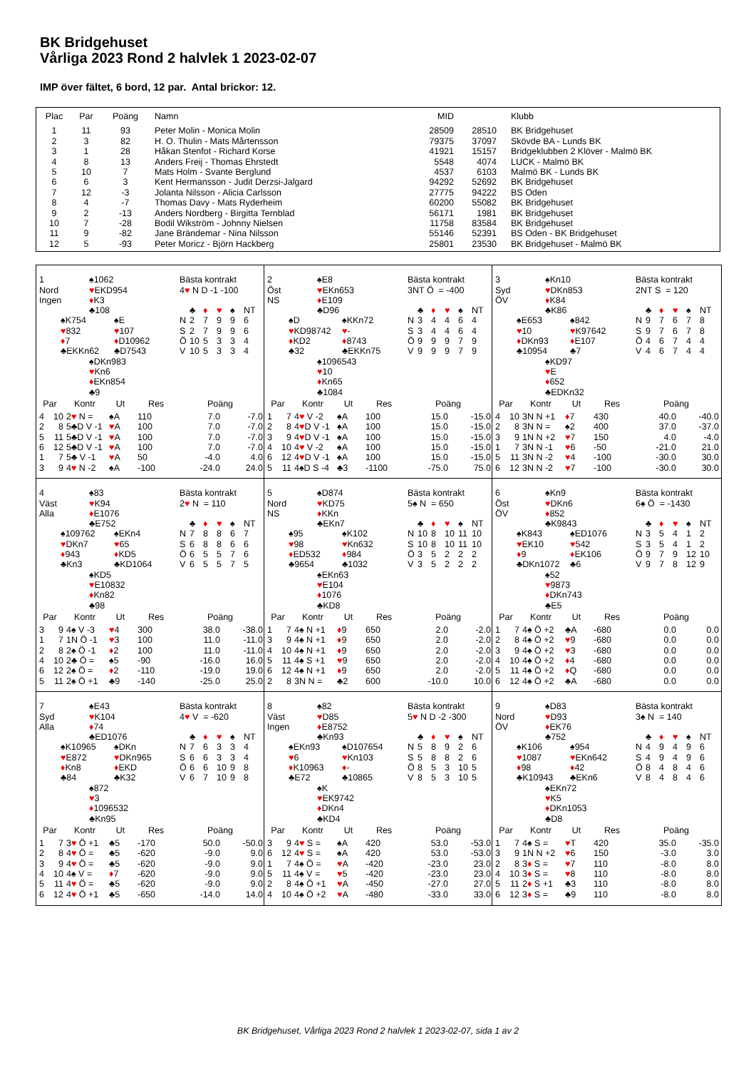BK Bridgehuset
Vårliga 2023 Rond 2 halvlek 1 2023-02-07
IMP över fältet, 6 bord, 12 par. Antal brickor: 12.
| Plac | Par | Poäng | Namn | MID | | Klubb |
| --- | --- | --- | --- | --- | --- | --- |
| 1 | 11 | 93 | Peter Molin - Monica Molin | 28509 | 28510 | BK Bridgehuset |
| 2 | 3 | 82 | H. O. Thulin - Mats Mårtensson | 79375 | 37097 | Skövde BA - Lunds BK |
| 3 | 1 | 28 | Håkan Stenfot - Richard Korse | 41921 | 15157 | Bridgeklubben 2 Klöver - Malmö BK |
| 4 | 8 | 13 | Anders Freij - Thomas Ehrstedt | 5548 | 4074 | LUCK - Malmö BK |
| 5 | 10 | 7 | Mats Holm - Svante Berglund | 4537 | 6103 | Malmö BK - Lunds BK |
| 6 | 6 | 3 | Kent Hermansson - Judit Derzsi-Jalgard | 94292 | 52692 | BK Bridgehuset |
| 7 | 12 | -3 | Jolanta Nilsson - Alicia Carlsson | 27775 | 94222 | BS Oden |
| 8 | 4 | -7 | Thomas Davy - Mats Ryderheim | 60200 | 55082 | BK Bridgehuset |
| 9 | 2 | -13 | Anders Nordberg - Birgitta Ternblad | 56171 | 1981 | BK Bridgehuset |
| 10 | 7 | -28 | Bodil Wikström - Johnny Nielsen | 11758 | 83584 | BK Bridgehuset |
| 11 | 9 | -82 | Jane Brändemar - Nina Nilsson | 55146 | 52391 | BS Oden - BK Bridgehuset |
| 12 | 5 | -93 | Peter Moricz - Björn Hackberg | 25801 | 23530 | BK Bridgehuset - Malmö BK |
| 1 | | ♠1062 | | Bästa kontrakt |
| Nord | | ♥ EKD954 | | 4 ♥ N D -1 -100 |
| Ingen | | ♦ K3 | | |
| | | ♣108 | | ♣ ♦ ♥ ♠ NT |
| | ♠K754 | | ♠E | N 2 7 9 9 6 |
| | ♥ 832 | | ♥ 107 | S 2 7 9 9 6 |
| | ♦ 7 | | ♦ D10962 | Ö 10 5 3 3 4 |
| | ♣EKKn62 | | ♣D7543 | V 10 5 3 3 4 |
| | | ♠DKn983 | | |
| | | ♥ Kn6 | | |
| | | ♦ EKn854 | | |
| | | ♣9 | | |
| Par | | Kontr | Ut | Res | Poäng | |
| --- | --- | --- | --- | --- | --- | --- |
| 4 | 10 | 2 ♥ N = | ♠A | 110 | 7.0 | -7.0 |
| 2 | 8 | 5♣D V -1 | ♥ A | 100 | 7.0 | -7.0 |
| 5 | 11 | 5♣D V -1 | ♥ A | 100 | 7.0 | -7.0 |
| 6 | 12 | 5♣D V -1 | ♥ A | 100 | 7.0 | -7.0 |
| 1 | 7 | 5♣ V -1 | ♥ A | 50 | -4.0 | 4.0 |
| 3 | 9 | 4 ♥ N -2 | ♠A | -100 | -24.0 | 24.0 |
| 2 | | ♠E8 | | Bästa kontrakt |
| Öst | | ♥ EKn653 | | 3NT Ö = -400 |
| NS | | ♦ E109 | | |
| | | ♣D96 | | ♣ ♦ ♥ ♠ NT |
| | ♠D | | ♠KKn72 | N 3 4 4 6 4 |
| | ♥ KD98742 | | ♥ - | S 3 4 4 6 4 |
| | ♦ KD2 | | ♦ 8743 | Ö 9 9 9 7 9 |
| | ♣32 | | ♣EKKn75 | V 9 9 9 7 9 |
| | | ♠1096543 | | |
| | | ♥ 10 | | |
| | | ♦ Kn65 | | |
| | | ♣1084 | | |
| Par | | Kontr | Ut | Res | Poäng | |
| --- | --- | --- | --- | --- | --- | --- |
| 1 | 7 | 4 ♥ V -2 | ♠A | 100 | 15.0 | -15.0 |
| 2 | 8 | 4 ♥ D V -1 | ♠A | 100 | 15.0 | -15.0 |
| 3 | 9 | 4 ♥ D V -1 | ♠A | 100 | 15.0 | -15.0 |
| 4 | 10 | 4 ♥ V -2 | ♠A | 100 | 15.0 | -15.0 |
| 6 | 12 | 4 ♥ D V -1 | ♠A | 100 | 15.0 | -15.0 |
| 5 | 11 | 4♠D S -4 | ♣3 | -1100 | -75.0 | 75.0 |
| 3 | | ♠Kn10 | | Bästa kontrakt |
| Syd | | ♥ DKn853 | | 2NT S = 120 |
| ÖV | | ♦ K84 | | |
| | | ♣K86 | | ♣ ♦ ♥ ♠ NT |
| | ♠E653 | | ♠842 | N 9 7 6 7 8 |
| | ♥ 10 | | ♥ K97642 | S 9 7 6 7 8 |
| | ♦ DKn93 | | ♦ E107 | Ö 4 6 7 4 4 |
| | ♣10954 | | ♣7 | V 4 6 7 4 4 |
| | | ♠KD97 | | |
| | | ♥ E | | |
| | | ♦ 652 | | |
| | | ♣EDKn32 | | |
| Par | | Kontr | Ut | Res | Poäng | |
| --- | --- | --- | --- | --- | --- | --- |
| 4 | 10 | 3N N +1 | ♦ 7 | 430 | 40.0 | -40.0 |
| 2 | 8 | 3N N = | ♠2 | 400 | 37.0 | -37.0 |
| 3 | 9 | 1N N +2 | ♥ 7 | 150 | 4.0 | -4.0 |
| 1 | 7 | 3N N -1 | ♥ 6 | -50 | -21.0 | 21.0 |
| 5 | 11 | 3N N -2 | ♥ 4 | -100 | -30.0 | 30.0 |
| 6 | 12 | 3N N -2 | ♥ 7 | -100 | -30.0 | 30.0 |
| 4 | | ♠83 | | Bästa kontrakt |
| Väst | | ♥ K94 | | 2 ♥ N = 110 |
| Alla | | ♦ E1076 | | |
| | | ♣E752 | | ♣ ♦ ♥ ♠ NT |
| | ♠109762 | | ♠EKn4 | N 7 8 8 6 7 |
| | ♥ DKn7 | | ♥ 65 | S 6 8 8 6 6 |
| | ♦ 943 | | ♦ KD5 | Ö 6 5 5 7 6 |
| | ♣Kn3 | | ♣KD1064 | V 6 5 5 7 5 |
| | | ♠KD5 | | |
| | | ♥ E10832 | | |
| | | ♦ Kn82 | | |
| | | ♣98 | | |
| Par | | Kontr | Ut | Res | Poäng | |
| --- | --- | --- | --- | --- | --- | --- |
| 3 | 9 | 4♠ V -3 | ♥ 4 | 300 | 38.0 | -38.0 |
| 1 | 7 | 1N Ö -1 | ♥ 3 | 100 | 11.0 | -11.0 |
| 2 | 8 | 2♠ Ö -1 | ♦ 2 | 100 | 11.0 | -11.0 |
| 4 | 10 | 2♣ Ö = | ♠5 | -90 | -16.0 | 16.0 |
| 6 | 12 | 2♠ Ö = | ♦ 2 | -110 | -19.0 | 19.0 |
| 5 | 11 | 2♠ Ö +1 | ♣9 | -140 | -25.0 | 25.0 |
| 5 | | ♠D874 | | Bästa kontrakt |
| Nord | | ♥ KD75 | | 5♠ N = 650 |
| NS | | ♦ KKn | | |
| | | ♣EKn7 | | ♣ ♦ ♥ ♠ NT |
| | ♠95 | | ♠K102 | N 10 8 10 11 10 |
| | ♥ 98 | | ♥ Kn632 | S 10 8 10 11 10 |
| | ♦ ED532 | | ♦ 984 | Ö 3 5 2 2 2 |
| | ♣9654 | | ♣1032 | V 3 5 2 2 2 |
| | | ♠EKn63 | | |
| | | ♥ E104 | | |
| | | ♦ 1076 | | |
| | | ♣KD8 | | |
| Par | | Kontr | Ut | Res | Poäng | |
| --- | --- | --- | --- | --- | --- | --- |
| 1 | 7 | 4♠ N +1 | ♦ 9 | 650 | 2.0 | -2.0 |
| 3 | 9 | 4♠ N +1 | ♦ 9 | 650 | 2.0 | -2.0 |
| 4 | 10 | 4♠ N +1 | ♦ 9 | 650 | 2.0 | -2.0 |
| 5 | 11 | 4♠ S +1 | ♥ 9 | 650 | 2.0 | -2.0 |
| 6 | 12 | 4♠ N +1 | ♦ 9 | 650 | 2.0 | -2.0 |
| 2 | 8 | 3N N = | ♣2 | 600 | -10.0 | 10.0 |
| 6 | | ♠Kn9 | | Bästa kontrakt |
| Öst | | ♥ DKn6 | | 6♠ Ö = -1430 |
| ÖV | | ♦ 852 | | |
| | | ♣K9843 | | ♣ ♦ ♥ ♠ NT |
| | ♠K843 | | ♠ED1076 | N 3 5 4 1 2 |
| | ♥ EK10 | | ♥ 542 | S 3 5 4 1 2 |
| | ♦ 9 | | ♦ EK106 | Ö 9 7 9 12 10 |
| | ♣DKn1072 | | ♣6 | V 9 7 8 12 9 |
| | | ♠52 | | |
| | | ♥ 9873 | | |
| | | ♦ DKn743 | | |
| | | ♣E5 | | |
| Par | | Kontr | Ut | Res | Poäng | |
| --- | --- | --- | --- | --- | --- | --- |
| 1 | 7 | 4♠ Ö +2 | ♣A | -680 | 0.0 | 0.0 |
| 2 | 8 | 4♠ Ö +2 | ♥ 9 | -680 | 0.0 | 0.0 |
| 3 | 9 | 4♠ Ö +2 | ♥ 3 | -680 | 0.0 | 0.0 |
| 4 | 10 | 4♠ Ö +2 | ♦ 4 | -680 | 0.0 | 0.0 |
| 5 | 11 | 4♠ Ö +2 | ♦ Q | -680 | 0.0 | 0.0 |
| 6 | 12 | 4♠ Ö +2 | ♣A | -680 | 0.0 | 0.0 |
| 7 | | ♠E43 | | Bästa kontrakt |
| Syd | | ♥ K104 | | 4 ♥ V = -620 |
| Alla | | ♦ 74 | | |
| | | ♣ED1076 | | ♣ ♦ ♥ ♠ NT |
| | ♠K10965 | | ♠DKn | N 7 6 3 3 4 |
| | ♥ E872 | | ♥ DKn965 | S 6 6 3 3 4 |
| | ♦ Kn8 | | ♦ EKD | Ö 6 6 10 9 8 |
| | ♣84 | | ♣K32 | V 6 7 10 9 8 |
| | | ♠872 | | |
| | | ♥ 3 | | |
| | | ♦ 1096532 | | |
| | | ♣Kn95 | | |
| Par | | Kontr | Ut | Res | Poäng | |
| --- | --- | --- | --- | --- | --- | --- |
| 1 | 7 | 3 ♥ Ö +1 | ♣5 | -170 | 50.0 | -50.0 |
| 2 | 8 | 4 ♥ Ö = | ♣5 | -620 | -9.0 | 9.0 |
| 3 | 9 | 4 ♥ Ö = | ♣5 | -620 | -9.0 | 9.0 |
| 4 | 10 | 4♠ V = | ♦ 7 | -620 | -9.0 | 9.0 |
| 5 | 11 | 4 ♥ Ö = | ♣5 | -620 | -9.0 | 9.0 |
| 6 | 12 | 4 ♥ Ö +1 | ♣5 | -650 | -14.0 | 14.0 |
| 8 | | ♠82 | | Bästa kontrakt |
| Väst | | ♥ D85 | | 5 ♥ N D -2 -300 |
| Ingen | | ♦ E8752 | | |
| | | ♣Kn93 | | ♣ ♦ ♥ ♠ NT |
| | ♠EKn93 | | ♠D107654 | N 5 8 9 2 6 |
| | ♥ 6 | | ♥ Kn103 | S 5 8 8 2 6 |
| | ♦ K10963 | | ♦ - | Ö 8 5 3 10 5 |
| | ♣E72 | | ♣10865 | V 8 5 3 10 5 |
| | | ♠K | | |
| | | ♥ EK9742 | | |
| | | ♦ DKn4 | | |
| | | ♣KD4 | | |
| Par | | Kontr | Ut | Res | Poäng | |
| --- | --- | --- | --- | --- | --- | --- |
| 3 | 9 | 4 ♥ S = | ♠A | 420 | 53.0 | -53.0 |
| 6 | 12 | 4 ♥ S = | ♠A | 420 | 53.0 | -53.0 |
| 1 | 7 | 4♠ Ö = | ♥ A | -420 | -23.0 | 23.0 |
| 5 | 11 | 4♠ V = | ♥ 5 | -420 | -23.0 | 23.0 |
| 2 | 8 | 4♠ Ö +1 | ♥ A | -450 | -27.0 | 27.0 |
| 4 | 10 | 4♠ Ö +2 | ♥ A | -480 | -33.0 | 33.0 |
| 9 | | ♠D83 | | Bästa kontrakt |
| Nord | | ♥ D93 | | 3♠ N = 140 |
| ÖV | | ♦ EK76 | | |
| | | ♣752 | | ♣ ♦ ♥ ♠ NT |
| | ♠K106 | | ♠954 | N 4 9 4 9 6 |
| | ♥ 1087 | | ♥ EKn642 | S 4 9 4 9 6 |
| | ♦ 98 | | ♦ 42 | Ö 8 4 8 4 6 |
| | ♣K10943 | | ♣EKn6 | V 8 4 8 4 6 |
| | | ♠EKn72 | | |
| | | ♥ K5 | | |
| | | ♦ DKn1053 | | |
| | | ♣D8 | | |
| Par | | Kontr | Ut | Res | Poäng | |
| --- | --- | --- | --- | --- | --- | --- |
| 1 | 7 | 4♠ S = | ♥ T | 420 | 35.0 | -35.0 |
| 3 | 9 | 1N N +2 | ♥ 6 | 150 | -3.0 | 3.0 |
| 2 | 8 | 3 ♦ S = | ♥ 7 | 110 | -8.0 | 8.0 |
| 4 | 10 | 3 ♦ S = | ♥ 8 | 110 | -8.0 | 8.0 |
| 5 | 11 | 2 ♦ S +1 | ♣3 | 110 | -8.0 | 8.0 |
| 6 | 12 | 3 ♦ S = | ♣9 | 110 | -8.0 | 8.0 |
BK Bridgehuset, Vårliga 2023 Rond 2 halvlek 1 2023-02-07, sida 1 av 2